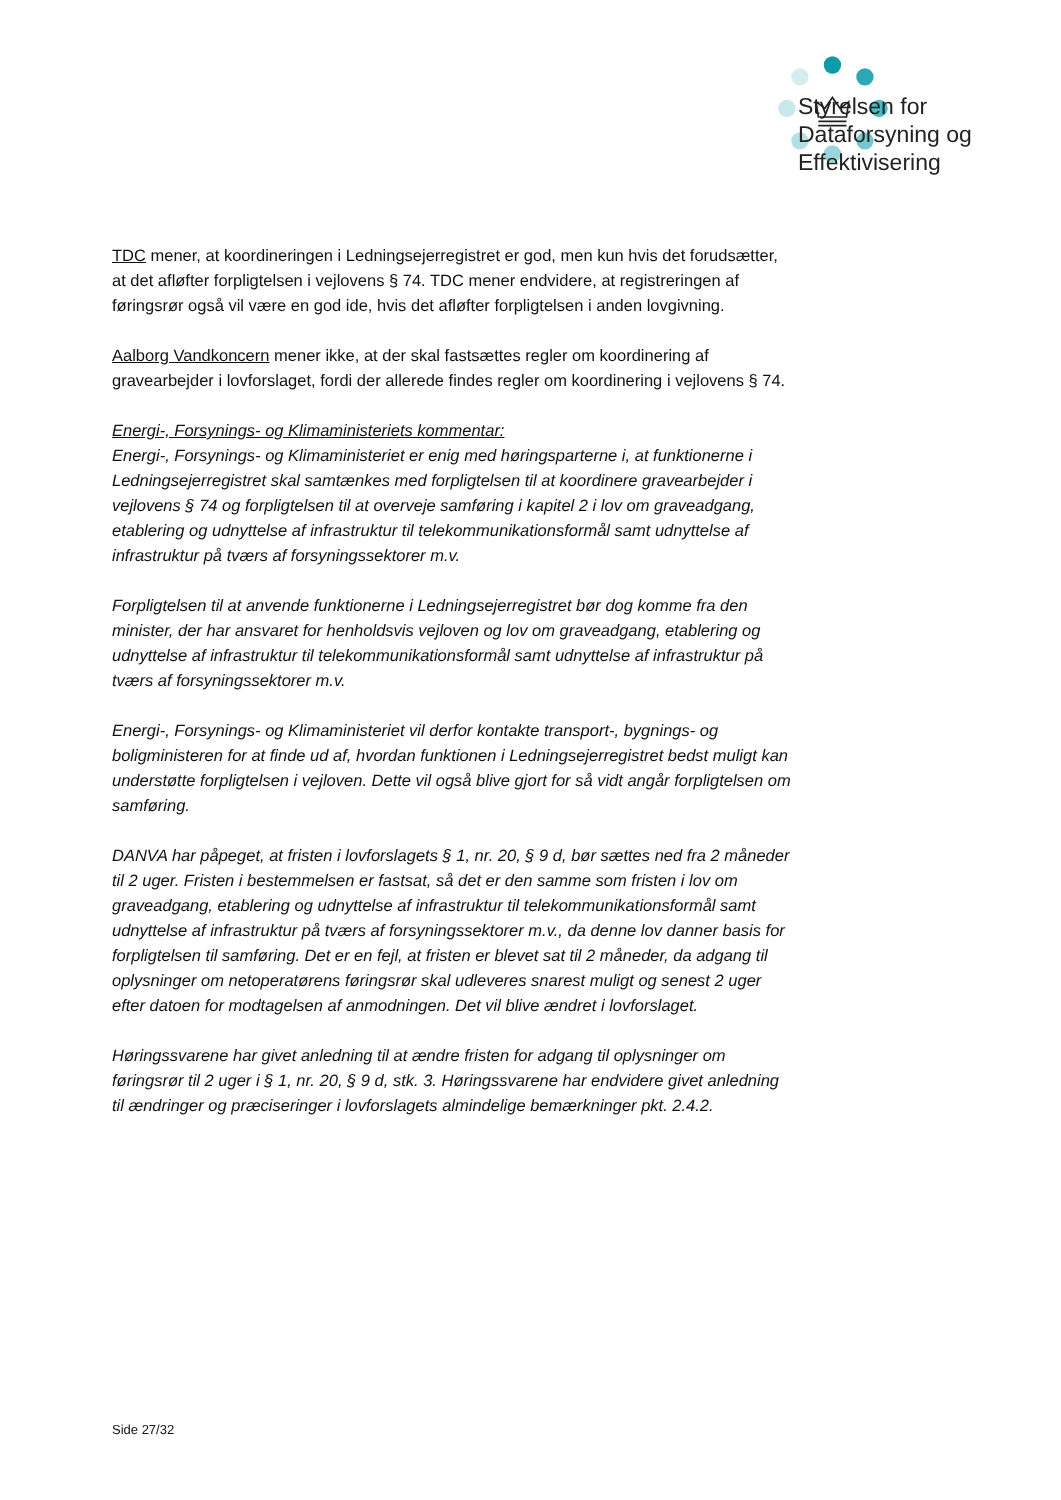Styrelsen for
Dataforsyning og
Effektivisering
TDC mener, at koordineringen i Ledningsejerregistret er god, men kun hvis det forudsætter, at det afløfter forpligtelsen i vejlovens § 74. TDC mener endvidere, at registreringen af føringsrør også vil være en god ide, hvis det afløfter forpligtelsen i anden lovgivning.
Aalborg Vandkoncern mener ikke, at der skal fastsættes regler om koordinering af gravearbejder i lovforslaget, fordi der allerede findes regler om koordinering i vejlovens § 74.
Energi-, Forsynings- og Klimaministeriets kommentar:
Energi-, Forsynings- og Klimaministeriet er enig med høringsparterne i, at funktionerne i Ledningsejerregistret skal samtænkes med forpligtelsen til at koordinere gravearbejder i vejlovens § 74 og forpligtelsen til at overveje samføring i kapitel 2 i lov om graveadgang, etablering og udnyttelse af infrastruktur til telekommunikationsformål samt udnyttelse af infrastruktur på tværs af forsyningssektorer m.v.
Forpligtelsen til at anvende funktionerne i Ledningsejerregistret bør dog komme fra den minister, der har ansvaret for henholdsvis vejloven og lov om graveadgang, etablering og udnyttelse af infrastruktur til telekommunikationsformål samt udnyttelse af infrastruktur på tværs af forsyningssektorer m.v.
Energi-, Forsynings- og Klimaministeriet vil derfor kontakte transport-, bygnings- og boligministeren for at finde ud af, hvordan funktionen i Ledningsejerregistret bedst muligt kan understøtte forpligtelsen i vejloven. Dette vil også blive gjort for så vidt angår forpligtelsen om samføring.
DANVA har påpeget, at fristen i lovforslagets § 1, nr. 20, § 9 d, bør sættes ned fra 2 måneder til 2 uger. Fristen i bestemmelsen er fastsat, så det er den samme som fristen i lov om graveadgang, etablering og udnyttelse af infrastruktur til telekommunikationsformål samt udnyttelse af infrastruktur på tværs af forsyningssektorer m.v., da denne lov danner basis for forpligtelsen til samføring. Det er en fejl, at fristen er blevet sat til 2 måneder, da adgang til oplysninger om netoperatørens føringsrør skal udleveres snarest muligt og senest 2 uger efter datoen for modtagelsen af anmodningen. Det vil blive ændret i lovforslaget.
Høringssvarene har givet anledning til at ændre fristen for adgang til oplysninger om føringsrør til 2 uger i § 1, nr. 20, § 9 d, stk. 3. Høringssvarene har endvidere givet anledning til ændringer og præciseringer i lovforslagets almindelige bemærkninger pkt. 2.4.2.
Side 27/32